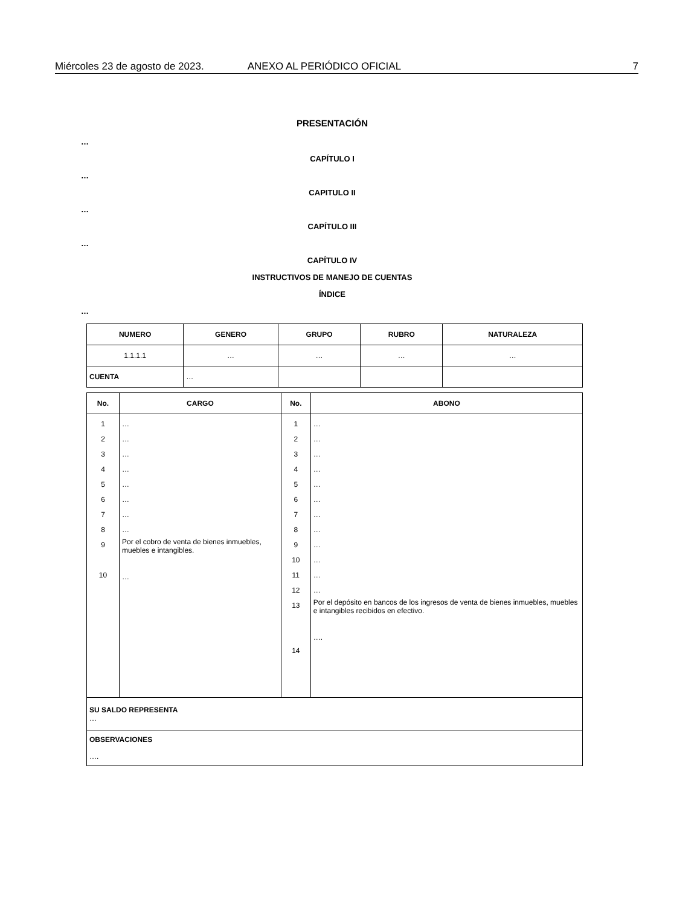Miércoles 23 de agosto de 2023. ANEXO AL PERIÓDICO OFICIAL 7
PRESENTACIÓN
…
CAPÍTULO I
…
CAPITULO II
…
CAPÍTULO III
…
CAPÍTULO IV
INSTRUCTIVOS DE MANEJO DE CUENTAS
ÍNDICE
…
| NUMERO | GENERO | GRUPO | RUBRO | NATURALEZA |
| --- | --- | --- | --- | --- |
| 1.1.1.1 | … | … | … | … |
| CUENTA | … | | | |
| No. | CARGO | No. | ABONO |
| --- | --- | --- | --- |
| 1 2 3 4 5 6 7 8 9 10 | … … … … … … … … Por el cobro de venta de bienes inmuebles, muebles e intangibles. … | 1 2 3 4 5 6 7 8 9 10 11 12 13 14 | … … … … … … … … … … … … Por el depósito en bancos de los ingresos de venta de bienes inmuebles, muebles e intangibles recibidos en efectivo. …. |
| SU SALDO REPRESENTA … | | | |
| OBSERVACIONES …. | | | |